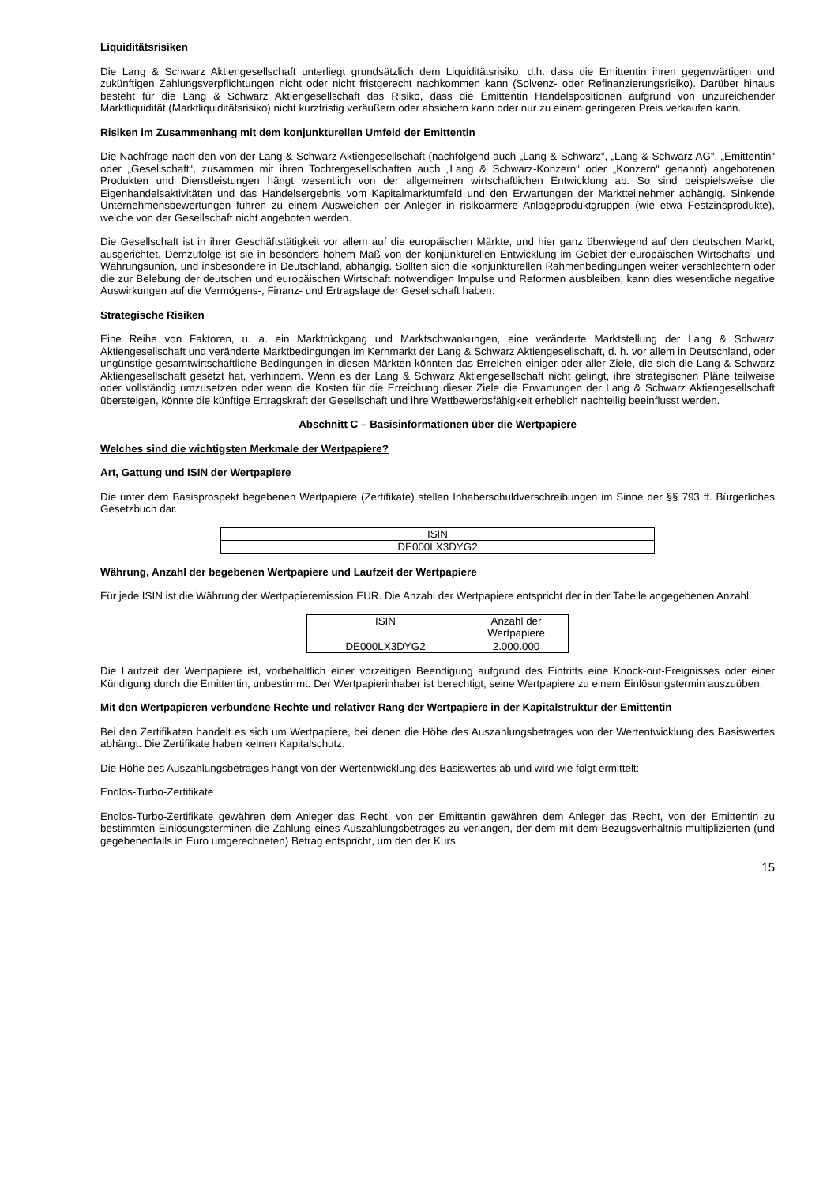Liquiditätsrisiken
Die Lang & Schwarz Aktiengesellschaft unterliegt grundsätzlich dem Liquiditätsrisiko, d.h. dass die Emittentin ihren gegenwärtigen und zukünftigen Zahlungsverpflichtungen nicht oder nicht fristgerecht nachkommen kann (Solvenz- oder Refinanzierungsrisiko). Darüber hinaus besteht für die Lang & Schwarz Aktiengesellschaft das Risiko, dass die Emittentin Handelspositionen aufgrund von unzureichender Marktliquidität (Marktliquiditätsrisiko) nicht kurzfristig veräußern oder absichern kann oder nur zu einem geringeren Preis verkaufen kann.
Risiken im Zusammenhang mit dem konjunkturellen Umfeld der Emittentin
Die Nachfrage nach den von der Lang & Schwarz Aktiengesellschaft (nachfolgend auch „Lang & Schwarz“, „Lang & Schwarz AG“, „Emittentin“ oder „Gesellschaft“, zusammen mit ihren Tochtergesellschaften auch „Lang & Schwarz-Konzern“ oder „Konzern“ genannt) angebotenen Produkten und Dienstleistungen hängt wesentlich von der allgemeinen wirtschaftlichen Entwicklung ab. So sind beispielsweise die Eigenhandelsaktivitäten und das Handelsergebnis vom Kapitalmarktumfeld und den Erwartungen der Marktteilnehmer abhängig. Sinkende Unternehmensbewertungen führen zu einem Ausweichen der Anleger in risikoärmere Anlageproduktgruppen (wie etwa Festzinsprodukte), welche von der Gesellschaft nicht angeboten werden.
Die Gesellschaft ist in ihrer Geschäftstätigkeit vor allem auf die europäischen Märkte, und hier ganz überwiegend auf den deutschen Markt, ausgerichtet. Demzufolge ist sie in besonders hohem Maß von der konjunkturellen Entwicklung im Gebiet der europäischen Wirtschafts- und Währungsunion, und insbesondere in Deutschland, abhängig. Sollten sich die konjunkturellen Rahmenbedingungen weiter verschlechtern oder die zur Belebung der deutschen und europäischen Wirtschaft notwendigen Impulse und Reformen ausbleiben, kann dies wesentliche negative Auswirkungen auf die Vermögens-, Finanz- und Ertragslage der Gesellschaft haben.
Strategische Risiken
Eine Reihe von Faktoren, u. a. ein Marktrückgang und Marktschwankungen, eine veränderte Marktstellung der Lang & Schwarz Aktiengesellschaft und veränderte Marktbedingungen im Kernmarkt der Lang & Schwarz Aktiengesellschaft, d. h. vor allem in Deutschland, oder ungünstige gesamtwirtschaftliche Bedingungen in diesen Märkten könnten das Erreichen einiger oder aller Ziele, die sich die Lang & Schwarz Aktiengesellschaft gesetzt hat, verhindern. Wenn es der Lang & Schwarz Aktiengesellschaft nicht gelingt, ihre strategischen Pläne teilweise oder vollständig umzusetzen oder wenn die Kosten für die Erreichung dieser Ziele die Erwartungen der Lang & Schwarz Aktiengesellschaft übersteigen, könnte die künftige Ertragskraft der Gesellschaft und ihre Wettbewerbsfähigkeit erheblich nachteilig beeinflusst werden.
Abschnitt C – Basisinformationen über die Wertpapiere
Welches sind die wichtigsten Merkmale der Wertpapiere?
Art, Gattung und ISIN der Wertpapiere
Die unter dem Basisprospekt begebenen Wertpapiere (Zertifikate) stellen Inhaberschuldverschreibungen im Sinne der §§ 793 ff. Bürgerliches Gesetzbuch dar.
| ISIN |
| --- |
| DE000LX3DYG2 |
Währung, Anzahl der begebenen Wertpapiere und Laufzeit der Wertpapiere
Für jede ISIN ist die Währung der Wertpapieremission EUR. Die Anzahl der Wertpapiere entspricht der in der Tabelle angegebenen Anzahl.
| ISIN | Anzahl der Wertpapiere |
| --- | --- |
| DE000LX3DYG2 | 2.000.000 |
Die Laufzeit der Wertpapiere ist, vorbehaltlich einer vorzeitigen Beendigung aufgrund des Eintritts eine Knock-out-Ereignisses oder einer Kündigung durch die Emittentin, unbestimmt. Der Wertpapierinhaber ist berechtigt, seine Wertpapiere zu einem Einlösungstermin auszuüben.
Mit den Wertpapieren verbundene Rechte und relativer Rang der Wertpapiere in der Kapitalstruktur der Emittentin
Bei den Zertifikaten handelt es sich um Wertpapiere, bei denen die Höhe des Auszahlungsbetrages von der Wertentwicklung des Basiswertes abhängt. Die Zertifikate haben keinen Kapitalschutz.
Die Höhe des Auszahlungsbetrages hängt von der Wertentwicklung des Basiswertes ab und wird wie folgt ermittelt:
Endlos-Turbo-Zertifikate
Endlos-Turbo-Zertifikate gewähren dem Anleger das Recht, von der Emittentin gewähren dem Anleger das Recht, von der Emittentin zu bestimmten Einlösungsterminen die Zahlung eines Auszahlungsbetrages zu verlangen, der dem mit dem Bezugsverhältnis multiplizierten (und gegebenenfalls in Euro umgerechneten) Betrag entspricht, um den der Kurs
15